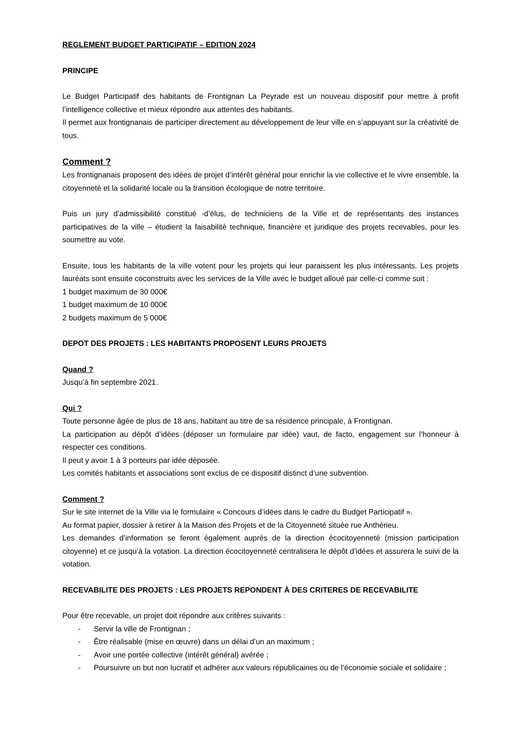REGLEMENT BUDGET PARTICIPATIF – EDITION 2024
PRINCIPE
Le Budget Participatif des habitants de Frontignan La Peyrade est un nouveau dispositif pour mettre à profit l’intelligence collective et mieux répondre aux attentes des habitants.
Il permet aux frontignanais de participer directement au développement de leur ville en s’appuyant sur la créativité de tous.
Comment ?
Les frontignanais proposent des idées de projet d’intérêt général pour enrichir la vie collective et le vivre ensemble, la citoyenneté et la solidarité locale ou la transition écologique de notre territoire.
Puis un jury d’admissibilité constitué -d’élus, de techniciens de la Ville et de représentants des instances participatives de la ville – étudient la faisabilité technique, financière et juridique des projets recevables, pour les soumettre au vote.
Ensuite, tous les habitants de la ville votent pour les projets qui leur paraissent les plus intéressants. Les projets lauréats sont ensuite coconstruits avec les services de la Ville avec le budget alloué par celle-ci comme suit :
1 budget maximum de 30 000€
1 budget maximum de 10 000€
2 budgets maximum de 5 000€
DEPOT DES PROJETS : LES HABITANTS PROPOSENT LEURS PROJETS
Quand ?
Jusqu’à fin septembre 2021.
Qui ?
Toute personne âgée de plus de 18 ans, habitant au titre de sa résidence principale, à Frontignan.
La participation au dépôt d’idées (déposer un formulaire par idée) vaut, de facto, engagement sur l’honneur à respecter ces conditions.
Il peut y avoir 1 à 3 porteurs par idée déposée.
Les comités habitants et associations sont exclus de ce dispositif distinct d’une subvention.
Comment ?
Sur le site internet de la Ville via le formulaire « Concours d’idées dans le cadre du Budget Participatif ».
Au format papier, dossier à retirer à la Maison des Projets et de la Citoyenneté située rue Anthérieu.
Les demandes d’information se feront également auprès de la direction écocitoyenneté (mission participation citoyenne) et ce jusqu’à la votation. La direction écocitoyenneté centralisera le dépôt d’idées et assurera le suivi de la votation.
RECEVABILITE DES PROJETS : LES PROJETS REPONDENT À DES CRITERES DE RECEVABILITE
Pour être recevable, un projet doit répondre aux critères suivants :
- Servir la ville de Frontignan ;
- Être réalisable (mise en œuvre) dans un délai d’un an maximum ;
- Avoir une portée collective (intérêt général) avérée ;
- Poursuivre un but non lucratif et adhérer aux valeurs républicaines ou de l’économie sociale et solidaire ;